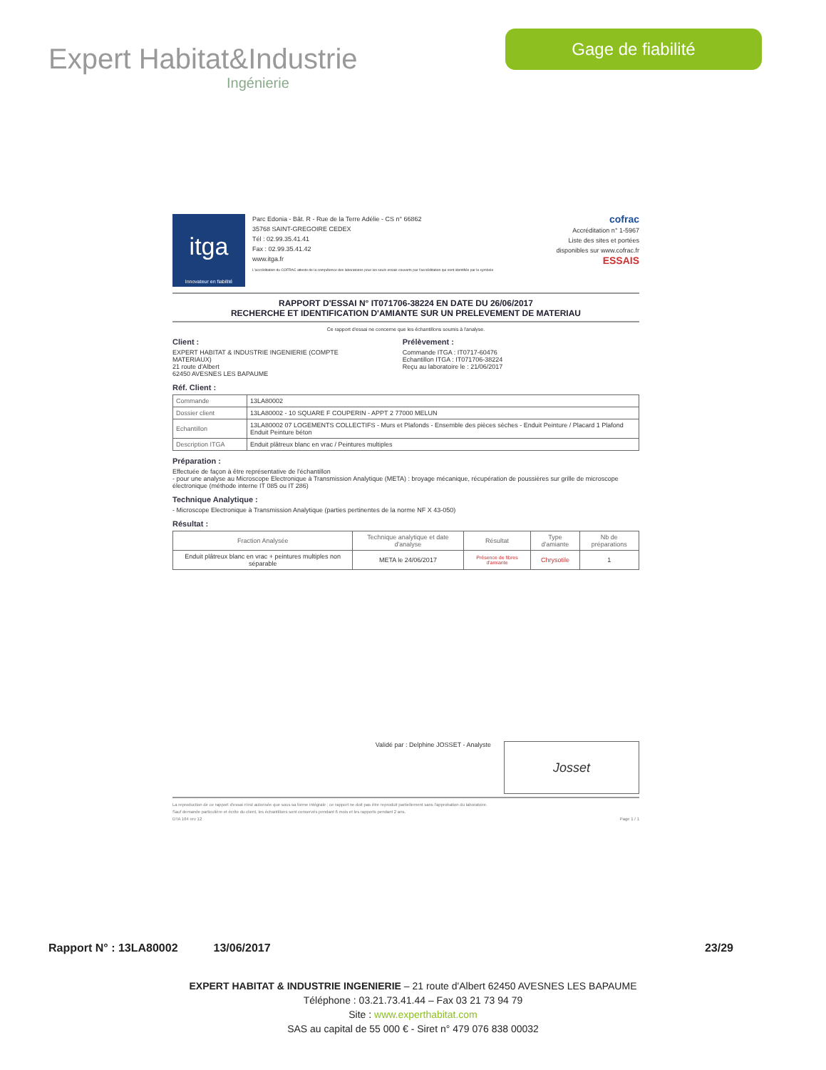Expert Habitat&Industrie
Ingénierie
Gage de fiabilité
itga
Innovateur en fiabilité
Parc Edonia - Bât. R - Rue de la Terre Adélie - CS n° 66862
35768 SAINT-GREGOIRE CEDEX
Tél : 02.99.35.41.41
Fax : 02.99.35.41.42
www.itga.fr
L'accréditation du COFRAC atteste de la compétence des laboratoires pour les seuls essais couverts par l'accréditation qui sont identifiés par le symbole
cofrac
Accréditation n° 1-5967
Liste des sites et portées
disponibles sur www.cofrac.fr
ESSAIS
RAPPORT D'ESSAI N° IT071706-38224 EN DATE DU 26/06/2017
RECHERCHE ET IDENTIFICATION D'AMIANTE SUR UN PRELEVEMENT DE MATERIAU
Ce rapport d'essai ne concerne que les échantillons soumis à l'analyse.
Client :
EXPERT HABITAT & INDUSTRIE INGENIERIE (COMPTE
MATERIAUX)
21 route d'Albert
62450 AVESNES LES BAPAUME
Prélèvement :
Commande ITGA : IT0717-60476
Echantillon ITGA : IT071706-38224
Reçu au laboratoire le : 21/06/2017
Réf. Client :
| Commande | 13LA80002 |
| Dossier client | 13LA80002 - 10 SQUARE F COUPERIN - APPT 2 77000 MELUN |
| Echantillon | 13LA80002 07 LOGEMENTS COLLECTIFS - Murs et Plafonds - Ensemble des pièces sèches - Enduit Peinture / Placard 1 Plafond Enduit Peinture béton |
| Description ITGA | Enduit plâtreux blanc en vrac / Peintures multiples |
Préparation :
Effectuée de façon à être représentative de l'échantillon
- pour une analyse au Microscope Electronique à Transmission Analytique (META) : broyage mécanique, récupération de poussières sur grille de microscope électronique (méthode interne IT 085 ou IT 286)
Technique Analytique :
- Microscope Electronique à Transmission Analytique (parties pertinentes de la norme NF X 43-050)
Résultat :
| Fraction Analysée | Technique analytique et date d'analyse | Résultat | Type d'amiante | Nb de préparations |
| --- | --- | --- | --- | --- |
| Enduit plâtreux blanc en vrac + peintures multiples non séparable | META le 24/06/2017 | Présence de fibres d'amiante | Chrysotile | 1 |
Validé par : Delphine JOSSET - Analyste
Josset
La reproduction de ce rapport d'essai n'est autorisée que sous sa forme intégrale ; ce rapport ne doit pas être reproduit partiellement sans l'approbation du laboratoire.
Sauf demande particulière et écrite du client, les échantillons sont conservés pendant 6 mois et les rapports pendant 2 ans.
DTA 164 rev 12 Page 1 / 1
Rapport N° : 13LA80002 13/06/2017 23/29
EXPERT HABITAT & INDUSTRIE INGENIERIE – 21 route d'Albert 62450 AVESNES LES BAPAUME
Téléphone : 03.21.73.41.44 – Fax 03 21 73 94 79
Site : www.experthabitat.com
SAS au capital de 55 000 € - Siret n° 479 076 838 00032